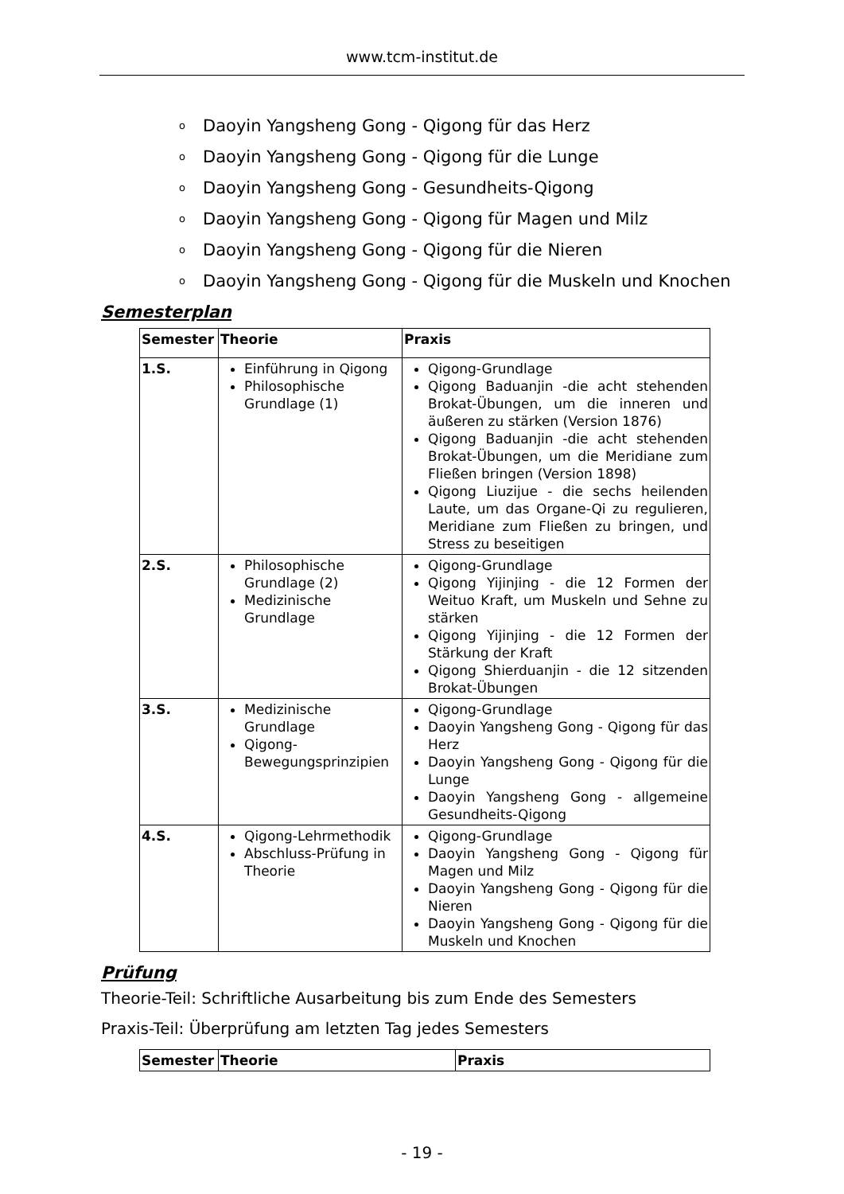www.tcm-institut.de
o Daoyin Yangsheng Gong - Qigong für das Herz
o Daoyin Yangsheng Gong - Qigong für die Lunge
o Daoyin Yangsheng Gong - Gesundheits-Qigong
o Daoyin Yangsheng Gong - Qigong für Magen und Milz
o Daoyin Yangsheng Gong - Qigong für die Nieren
o Daoyin Yangsheng Gong - Qigong für die Muskeln und Knochen
Semesterplan
| Semester | Theorie | Praxis |
| --- | --- | --- |
| 1.S. | Einführung in Qigong Philosophische Grundlage (1) | Qigong-Grundlage Qigong Baduanjin -die acht stehenden Brokat-Übungen, um die inneren und äußeren zu stärken (Version 1876) Qigong Baduanjin -die acht stehenden Brokat-Übungen, um die Meridiane zum Fließen bringen (Version 1898) Qigong Liuzijue - die sechs heilenden Laute, um das Organe-Qi zu regulieren, Meridiane zum Fließen zu bringen, und Stress zu beseitigen |
| 2.S. | Philosophische Grundlage (2) Medizinische Grundlage | Qigong-Grundlage Qigong Yijinjing - die 12 Formen der Weituo Kraft, um Muskeln und Sehne zu stärken Qigong Yijinjing - die 12 Formen der Stärkung der Kraft Qigong Shierduanjin - die 12 sitzenden Brokat-Übungen |
| 3.S. | Medizinische Grundlage Qigong-Bewegungsprinzipien | Qigong-Grundlage Daoyin Yangsheng Gong - Qigong für das Herz Daoyin Yangsheng Gong - Qigong für die Lunge Daoyin Yangsheng Gong - allgemeine Gesundheits-Qigong |
| 4.S. | Qigong-Lehrmethodik Abschluss-Prüfung in Theorie | Qigong-Grundlage Daoyin Yangsheng Gong - Qigong für Magen und Milz Daoyin Yangsheng Gong - Qigong für die Nieren Daoyin Yangsheng Gong - Qigong für die Muskeln und Knochen |
Prüfung
Theorie-Teil: Schriftliche Ausarbeitung bis zum Ende des Semesters
Praxis-Teil: Überprüfung am letzten Tag jedes Semesters
| Semester | Theorie | Praxis |
| --- | --- | --- |
- 19 -